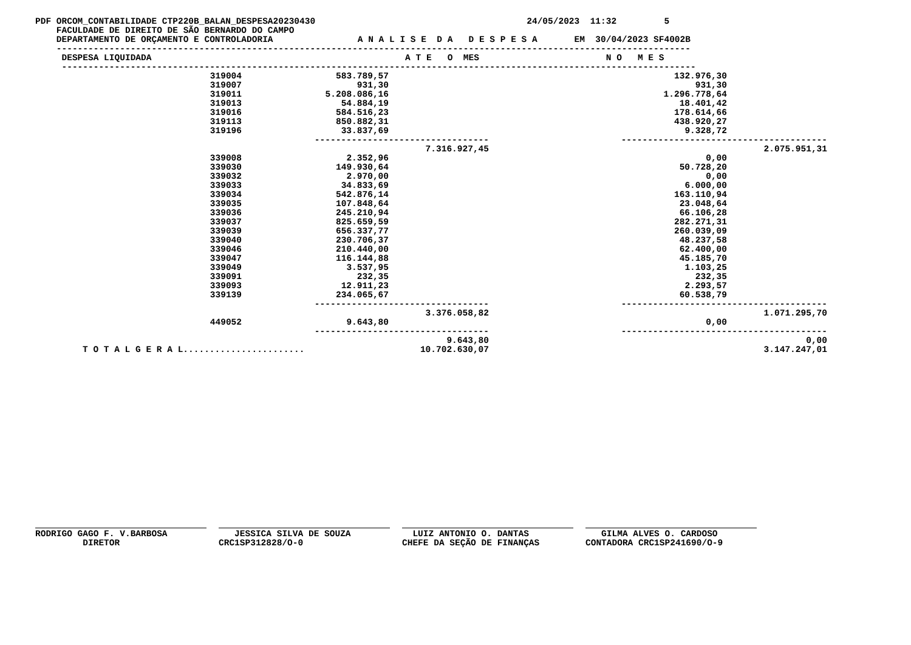PDF ORCOM_CONTABILIDADE CTP220B_BALAN_DESPESA20230430                                        24/05/2023  11:32         5
    FACULDADE DE DIREITO DE SÃO BERNARDO DO CAMPO
    DEPARTAMENTO DE ORÇAMENTO E CONTROLADORIA                A N A L I S E  D A   D E S P E S A       EM  30/04/2023 SF4002B
    ------------------------------------------------------------------------------------------------------------------------
     DESPESA LIQUIDADA                                                A T E   O  MES                        N O   M E S
     ------------------------------------------------------------------------------------------------------------------------
| 319004 | 583.789,57 | | | 132.976,30 | |
| 319007 | 931,30 | | | 931,30 | |
| 319011 | 5.208.086,16 | | | 1.296.778,64 | |
| 319013 | 54.884,19 | | | 18.401,42 | |
| 319016 | 584.516,23 | | | 178.614,66 | |
| 319113 | 850.882,31 | | | 438.920,27 | |
| 319196 | 33.837,69 | | | 9.328,72 | |
| | --------------------------------- | | | --------------------------------------- | |
| | | 7.316.927,45 | | | 2.075.951,31 |
| 339008 | 2.352,96 | | | 0,00 | |
| 339030 | 149.930,64 | | | 50.728,20 | |
| 339032 | 2.970,00 | | | 0,00 | |
| 339033 | 34.833,69 | | | 6.000,00 | |
| 339034 | 542.876,14 | | | 163.110,94 | |
| 339035 | 107.848,64 | | | 23.048,64 | |
| 339036 | 245.210,94 | | | 66.106,28 | |
| 339037 | 825.659,59 | | | 282.271,31 | |
| 339039 | 656.337,77 | | | 260.039,09 | |
| 339040 | 230.706,37 | | | 48.237,58 | |
| 339046 | 210.440,00 | | | 62.400,00 | |
| 339047 | 116.144,88 | | | 45.185,70 | |
| 339049 | 3.537,95 | | | 1.103,25 | |
| 339091 | 232,35 | | | 232,35 | |
| 339093 | 12.911,23 | | | 2.293,57 | |
| 339139 | 234.065,67 | | | 60.538,79 | |
| | --------------------------------- | | | --------------------------------------- | |
| | | 3.376.058,82 | | | 1.071.295,70 |
| 449052 | 9.643,80 | | | 0,00 | |
| | --------------------------------- | | | --------------------------------------- | |
| | | 9.643,80 | | | 0,00 |
| T O T A L G E R A L....................... | | 10.702.630,07 | | | 3.147.247,01 |
RODRIGO GAGO F. V.BARBOSA
DIRETOR
JESSICA SILVA DE SOUZA
CRC1SP312828/O-0
LUIZ ANTONIO O. DANTAS
CHEFE DA SEÇÃO DE FINANÇAS
GILMA ALVES O. CARDOSO
CONTADORA CRC1SP241690/O-9